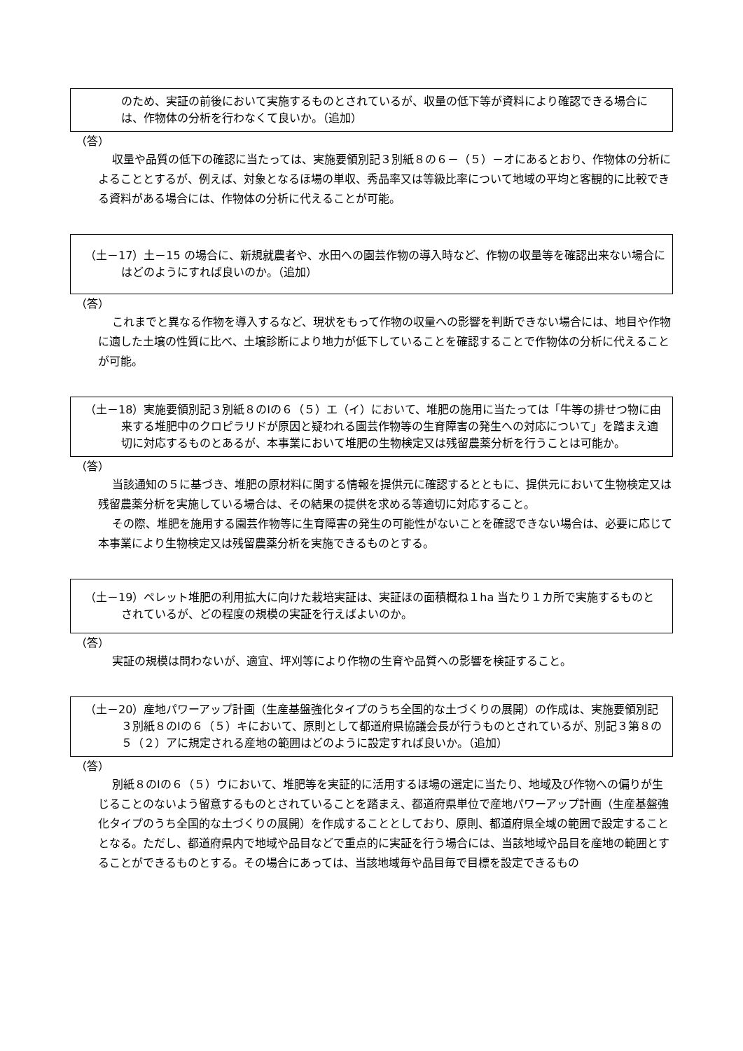のため、実証の前後において実施するものとされているが、収量の低下等が資料により確認できる場合には、作物体の分析を行わなくて良いか。（追加）
（答）
収量や品質の低下の確認に当たっては、実施要領別記３別紙８の６－（５）－オにあるとおり、作物体の分析によることとするが、例えば、対象となるほ場の単収、秀品率又は等級比率について地域の平均と客観的に比較できる資料がある場合には、作物体の分析に代えることが可能。
（土－17）土－15 の場合に、新規就農者や、水田への園芸作物の導入時など、作物の収量等を確認出来ない場合にはどのようにすれば良いのか。（追加）
（答）
これまでと異なる作物を導入するなど、現状をもって作物の収量への影響を判断できない場合には、地目や作物に適した土壌の性質に比べ、土壌診断により地力が低下していることを確認することで作物体の分析に代えることが可能。
（土－18）実施要領別記３別紙８のⅠの６（５）エ（イ）において、堆肥の施用に当たっては「牛等の排せつ物に由来する堆肥中のクロピラリドが原因と疑われる園芸作物等の生育障害の発生への対応について」を踏まえ適切に対応するものとあるが、本事業において堆肥の生物検定又は残留農薬分析を行うことは可能か。
（答）
当該通知の５に基づき、堆肥の原材料に関する情報を提供元に確認するとともに、提供元において生物検定又は残留農薬分析を実施している場合は、その結果の提供を求める等適切に対応すること。
その際、堆肥を施用する園芸作物等に生育障害の発生の可能性がないことを確認できない場合は、必要に応じて本事業により生物検定又は残留農薬分析を実施できるものとする。
（土－19）ペレット堆肥の利用拡大に向けた栽培実証は、実証ほの面積概ね１ha 当たり１カ所で実施するものとされているが、どの程度の規模の実証を行えばよいのか。
（答）
実証の規模は問わないが、適宜、坪刈等により作物の生育や品質への影響を検証すること。
（土－20）産地パワーアップ計画（生産基盤強化タイプのうち全国的な土づくりの展開）の作成は、実施要領別記３別紙８のⅠの６（５）キにおいて、原則として都道府県協議会長が行うものとされているが、別記３第８の５（２）アに規定される産地の範囲はどのように設定すれば良いか。（追加）
（答）
別紙８のⅠの６（５）ウにおいて、堆肥等を実証的に活用するほ場の選定に当たり、地域及び作物への偏りが生じることのないよう留意するものとされていることを踏まえ、都道府県単位で産地パワーアップ計画（生産基盤強化タイプのうち全国的な土づくりの展開）を作成することとしており、原則、都道府県全域の範囲で設定することとなる。ただし、都道府県内で地域や品目などで重点的に実証を行う場合には、当該地域や品目を産地の範囲とすることができるものとする。その場合にあっては、当該地域毎や品目毎で目標を設定できるもの